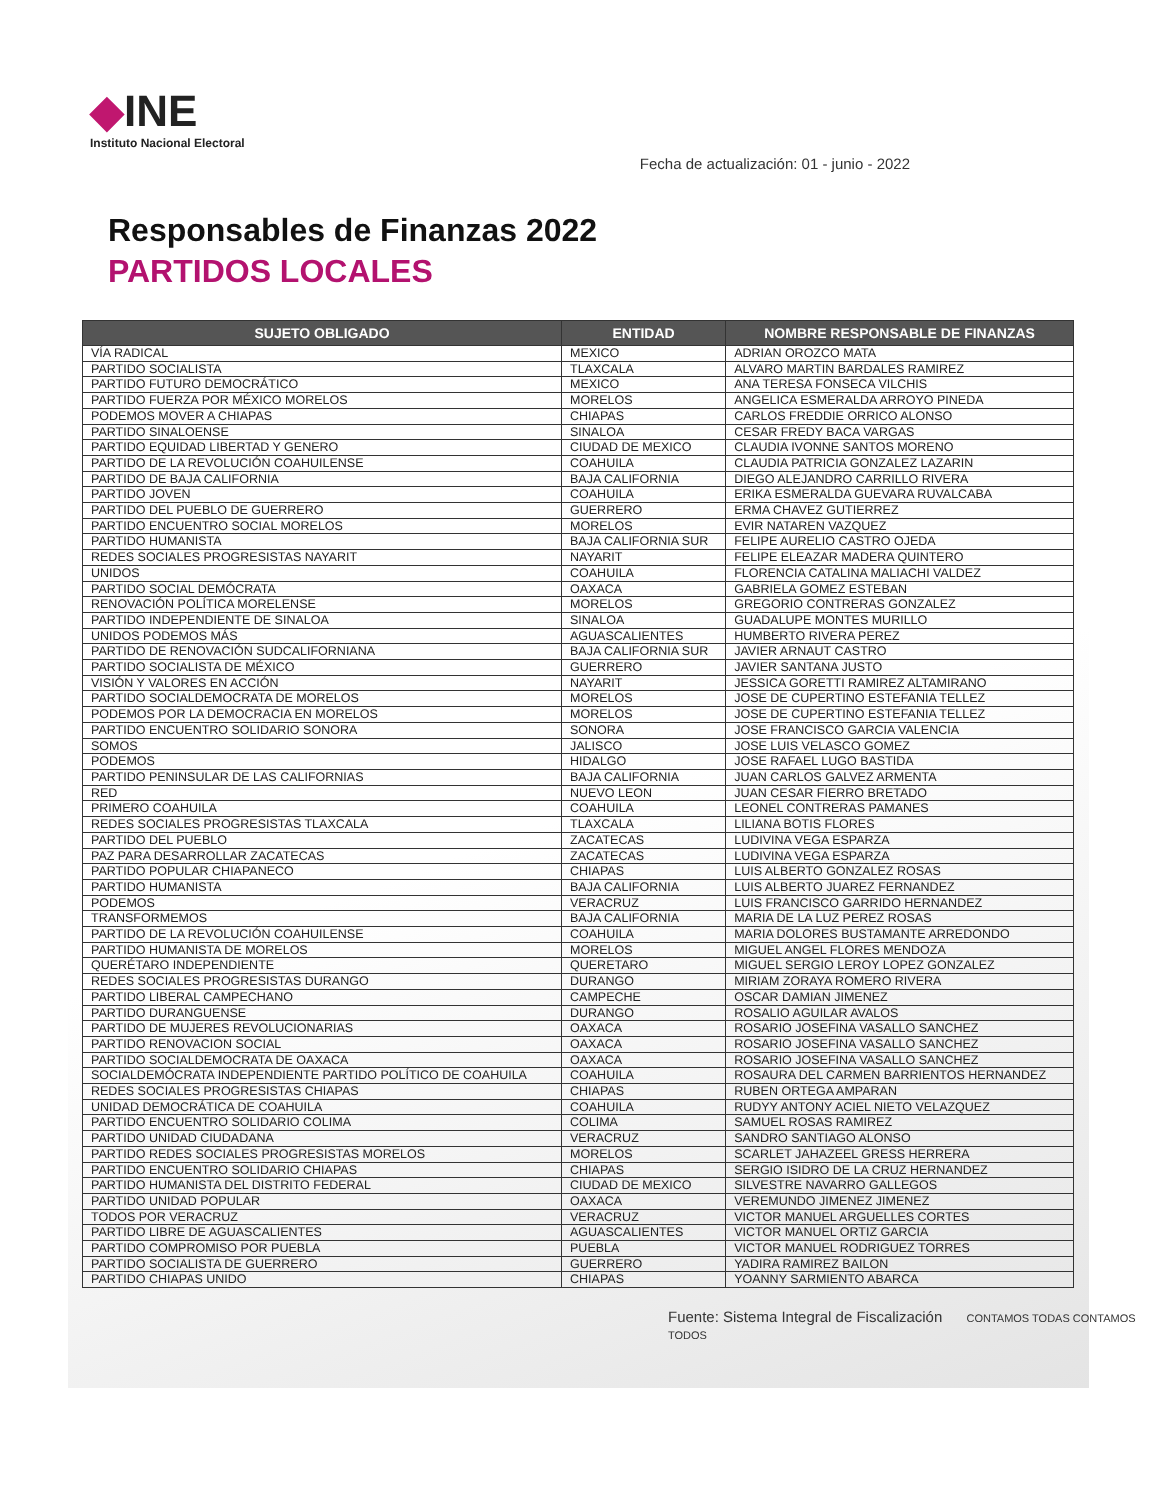◆INE
Instituto Nacional Electoral
Fecha de actualización: 01 - junio - 2022
Responsables de Finanzas 2022
PARTIDOS LOCALES
| SUJETO OBLIGADO | ENTIDAD | NOMBRE RESPONSABLE DE FINANZAS |
| --- | --- | --- |
| VÍA RADICAL | MEXICO | ADRIAN OROZCO MATA |
| PARTIDO SOCIALISTA | TLAXCALA | ALVARO MARTIN BARDALES RAMIREZ |
| PARTIDO FUTURO DEMOCRÁTICO | MEXICO | ANA TERESA FONSECA VILCHIS |
| PARTIDO FUERZA POR MÉXICO MORELOS | MORELOS | ANGELICA ESMERALDA ARROYO PINEDA |
| PODEMOS MOVER A CHIAPAS | CHIAPAS | CARLOS FREDDIE ORRICO ALONSO |
| PARTIDO SINALOENSE | SINALOA | CESAR FREDY BACA VARGAS |
| PARTIDO EQUIDAD LIBERTAD Y GENERO | CIUDAD DE MEXICO | CLAUDIA IVONNE SANTOS MORENO |
| PARTIDO DE LA REVOLUCIÓN COAHUILENSE | COAHUILA | CLAUDIA PATRICIA GONZALEZ LAZARIN |
| PARTIDO DE BAJA CALIFORNIA | BAJA CALIFORNIA | DIEGO ALEJANDRO CARRILLO RIVERA |
| PARTIDO JOVEN | COAHUILA | ERIKA ESMERALDA GUEVARA RUVALCABA |
| PARTIDO DEL PUEBLO DE GUERRERO | GUERRERO | ERMA CHAVEZ GUTIERREZ |
| PARTIDO ENCUENTRO SOCIAL MORELOS | MORELOS | EVIR NATAREN VAZQUEZ |
| PARTIDO HUMANISTA | BAJA CALIFORNIA SUR | FELIPE AURELIO CASTRO OJEDA |
| REDES SOCIALES PROGRESISTAS NAYARIT | NAYARIT | FELIPE ELEAZAR MADERA QUINTERO |
| UNIDOS | COAHUILA | FLORENCIA CATALINA MALIACHI VALDEZ |
| PARTIDO SOCIAL DEMÓCRATA | OAXACA | GABRIELA GOMEZ ESTEBAN |
| RENOVACIÓN POLÍTICA MORELENSE | MORELOS | GREGORIO CONTRERAS GONZALEZ |
| PARTIDO INDEPENDIENTE DE SINALOA | SINALOA | GUADALUPE MONTES MURILLO |
| UNIDOS PODEMOS MÁS | AGUASCALIENTES | HUMBERTO RIVERA PEREZ |
| PARTIDO DE RENOVACIÓN SUDCALIFORNIANA | BAJA CALIFORNIA SUR | JAVIER ARNAUT CASTRO |
| PARTIDO SOCIALISTA DE MÉXICO | GUERRERO | JAVIER SANTANA JUSTO |
| VISIÓN Y VALORES EN ACCIÓN | NAYARIT | JESSICA GORETTI RAMIREZ ALTAMIRANO |
| PARTIDO SOCIALDEMOCRATA DE MORELOS | MORELOS | JOSE DE CUPERTINO ESTEFANIA TELLEZ |
| PODEMOS POR LA DEMOCRACIA EN MORELOS | MORELOS | JOSE DE CUPERTINO ESTEFANIA TELLEZ |
| PARTIDO ENCUENTRO SOLIDARIO SONORA | SONORA | JOSE FRANCISCO GARCIA VALENCIA |
| SOMOS | JALISCO | JOSE LUIS VELASCO GOMEZ |
| PODEMOS | HIDALGO | JOSE RAFAEL LUGO BASTIDA |
| PARTIDO PENINSULAR DE LAS CALIFORNIAS | BAJA CALIFORNIA | JUAN CARLOS GALVEZ ARMENTA |
| RED | NUEVO LEON | JUAN CESAR FIERRO BRETADO |
| PRIMERO COAHUILA | COAHUILA | LEONEL CONTRERAS PAMANES |
| REDES SOCIALES PROGRESISTAS TLAXCALA | TLAXCALA | LILIANA BOTIS FLORES |
| PARTIDO DEL PUEBLO | ZACATECAS | LUDIVINA VEGA ESPARZA |
| PAZ PARA DESARROLLAR ZACATECAS | ZACATECAS | LUDIVINA VEGA ESPARZA |
| PARTIDO POPULAR CHIAPANECO | CHIAPAS | LUIS ALBERTO GONZALEZ ROSAS |
| PARTIDO HUMANISTA | BAJA CALIFORNIA | LUIS ALBERTO JUAREZ FERNANDEZ |
| PODEMOS | VERACRUZ | LUIS FRANCISCO GARRIDO HERNANDEZ |
| TRANSFORMEMOS | BAJA CALIFORNIA | MARIA DE LA LUZ PEREZ ROSAS |
| PARTIDO DE LA REVOLUCIÓN COAHUILENSE | COAHUILA | MARIA DOLORES BUSTAMANTE ARREDONDO |
| PARTIDO HUMANISTA DE MORELOS | MORELOS | MIGUEL ANGEL FLORES MENDOZA |
| QUERÉTARO INDEPENDIENTE | QUERETARO | MIGUEL SERGIO LEROY LOPEZ GONZALEZ |
| REDES SOCIALES PROGRESISTAS DURANGO | DURANGO | MIRIAM ZORAYA ROMERO RIVERA |
| PARTIDO LIBERAL CAMPECHANO | CAMPECHE | OSCAR DAMIAN JIMENEZ |
| PARTIDO DURANGUENSE | DURANGO | ROSALIO AGUILAR AVALOS |
| PARTIDO DE MUJERES REVOLUCIONARIAS | OAXACA | ROSARIO JOSEFINA VASALLO SANCHEZ |
| PARTIDO RENOVACION SOCIAL | OAXACA | ROSARIO JOSEFINA VASALLO SANCHEZ |
| PARTIDO SOCIALDEMOCRATA DE OAXACA | OAXACA | ROSARIO JOSEFINA VASALLO SANCHEZ |
| SOCIALDEMÓCRATA INDEPENDIENTE PARTIDO POLÍTICO DE COAHUILA | COAHUILA | ROSAURA DEL CARMEN BARRIENTOS HERNANDEZ |
| REDES SOCIALES PROGRESISTAS CHIAPAS | CHIAPAS | RUBEN ORTEGA AMPARAN |
| UNIDAD DEMOCRÁTICA DE COAHUILA | COAHUILA | RUDYY ANTONY ACIEL NIETO VELAZQUEZ |
| PARTIDO ENCUENTRO SOLIDARIO COLIMA | COLIMA | SAMUEL ROSAS RAMIREZ |
| PARTIDO UNIDAD CIUDADANA | VERACRUZ | SANDRO SANTIAGO ALONSO |
| PARTIDO REDES SOCIALES PROGRESISTAS MORELOS | MORELOS | SCARLET JAHAZEEL GRESS HERRERA |
| PARTIDO ENCUENTRO SOLIDARIO CHIAPAS | CHIAPAS | SERGIO ISIDRO DE LA CRUZ HERNANDEZ |
| PARTIDO HUMANISTA DEL DISTRITO FEDERAL | CIUDAD DE MEXICO | SILVESTRE NAVARRO GALLEGOS |
| PARTIDO UNIDAD POPULAR | OAXACA | VEREMUNDO JIMENEZ JIMENEZ |
| TODOS POR VERACRUZ | VERACRUZ | VICTOR MANUEL ARGUELLES CORTES |
| PARTIDO LIBRE DE AGUASCALIENTES | AGUASCALIENTES | VICTOR MANUEL ORTIZ GARCIA |
| PARTIDO COMPROMISO POR PUEBLA | PUEBLA | VICTOR MANUEL RODRIGUEZ TORRES |
| PARTIDO SOCIALISTA DE GUERRERO | GUERRERO | YADIRA RAMIREZ BAILON |
| PARTIDO CHIAPAS UNIDO | CHIAPAS | YOANNY SARMIENTO ABARCA |
Fuente: Sistema Integral de Fiscalización CONTAMOS TODAS CONTAMOS TODOS